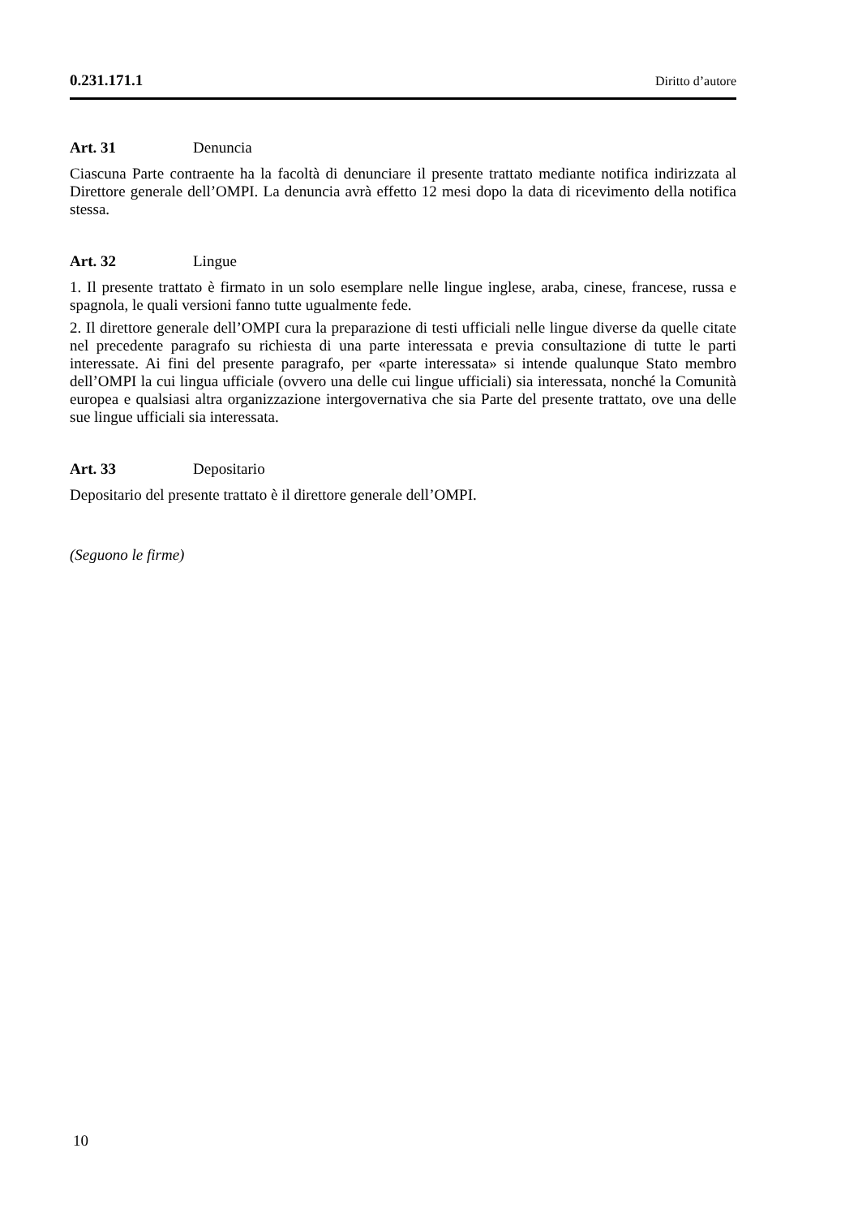0.231.171.1 Diritto d’autore
Art. 31 Denuncia
Ciascuna Parte contraente ha la facoltà di denunciare il presente trattato mediante notifica indirizzata al Direttore generale dell’OMPI. La denuncia avrà effetto 12 mesi dopo la data di ricevimento della notifica stessa.
Art. 32 Lingue
1. Il presente trattato è firmato in un solo esemplare nelle lingue inglese, araba, cinese, francese, russa e spagnola, le quali versioni fanno tutte ugualmente fede.
2. Il direttore generale dell’OMPI cura la preparazione di testi ufficiali nelle lingue diverse da quelle citate nel precedente paragrafo su richiesta di una parte interessata e previa consultazione di tutte le parti interessate. Ai fini del presente paragrafo, per «parte interessata» si intende qualunque Stato membro dell’OMPI la cui lingua ufficiale (ovvero una delle cui lingue ufficiali) sia interessata, nonché la Comunità europea e qualsiasi altra organizzazione intergovernativa che sia Parte del presente trattato, ove una delle sue lingue ufficiali sia interessata.
Art. 33 Depositario
Depositario del presente trattato è il direttore generale dell’OMPI.
(Seguono le firme)
10